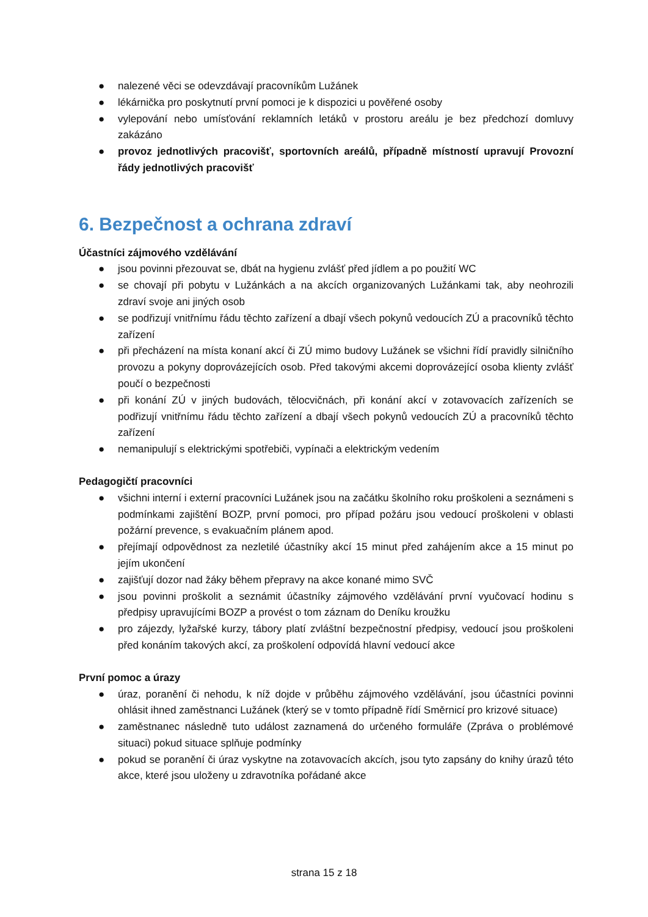● nalezené věci se odevzdávají pracovníkům Lužánek
● lékárnička pro poskytnutí první pomoci je k dispozici u pověřené osoby
● vylepování nebo umísťování reklamních letáků v prostoru areálu je bez předchozí domluvy zakázáno
● provoz jednotlivých pracovišť, sportovních areálů, případně místností upravují Provozní řády jednotlivých pracovišť
6. Bezpečnost a ochrana zdraví
Účastníci zájmového vzdělávání
● jsou povinni přezouvat se, dbát na hygienu zvlášť před jídlem a po použití WC
● se chovají při pobytu v Lužánkách a na akcích organizovaných Lužánkami tak, aby neohrozili zdraví svoje ani jiných osob
● se podřizují vnitřnímu řádu těchto zařízení a dbají všech pokynů vedoucích ZÚ a pracovníků těchto zařízení
● při přecházení na místa konaní akcí či ZÚ mimo budovy Lužánek se všichni řídí pravidly silničního provozu a pokyny doprovázejících osob. Před takovými akcemi doprovázející osoba klienty zvlášť poučí o bezpečnosti
● při konání ZÚ v jiných budovách, tělocvičnách, při konání akcí v zotavovacích zařízeních se podřizují vnitřnímu řádu těchto zařízení a dbají všech pokynů vedoucích ZÚ a pracovníků těchto zařízení
● nemanipulují s elektrickými spotřebiči, vypínači a elektrickým vedením
Pedagogičtí pracovníci
● všichni interní i externí pracovníci Lužánek jsou na začátku školního roku proškoleni a seznámeni s podmínkami zajištění BOZP, první pomoci, pro případ požáru jsou vedoucí proškoleni v oblasti požární prevence, s evakuačním plánem apod.
● přejímají odpovědnost za nezletilé účastníky akcí 15 minut před zahájením akce a 15 minut po jejím ukončení
● zajišťují dozor nad žáky během přepravy na akce konané mimo SVČ
● jsou povinni proškolit a seznámit účastníky zájmového vzdělávání první vyučovací hodinu s předpisy upravujícími BOZP a provést o tom záznam do Deníku kroužku
● pro zájezdy, lyžařské kurzy, tábory platí zvláštní bezpečnostní předpisy, vedoucí jsou proškoleni před konáním takových akcí, za proškolení odpovídá hlavní vedoucí akce
První pomoc a úrazy
● úraz, poranění či nehodu, k níž dojde v průběhu zájmového vzdělávání, jsou účastníci povinni ohlásit ihned zaměstnanci Lužánek (který se v tomto případně řídí Směrnicí pro krizové situace)
● zaměstnanec následně tuto událost zaznamená do určeného formuláře (Zpráva o problémové situaci) pokud situace splňuje podmínky
● pokud se poranění či úraz vyskytne na zotavovacích akcích, jsou tyto zapsány do knihy úrazů této akce, které jsou uloženy u zdravotníka pořádané akce
strana 15 z 18